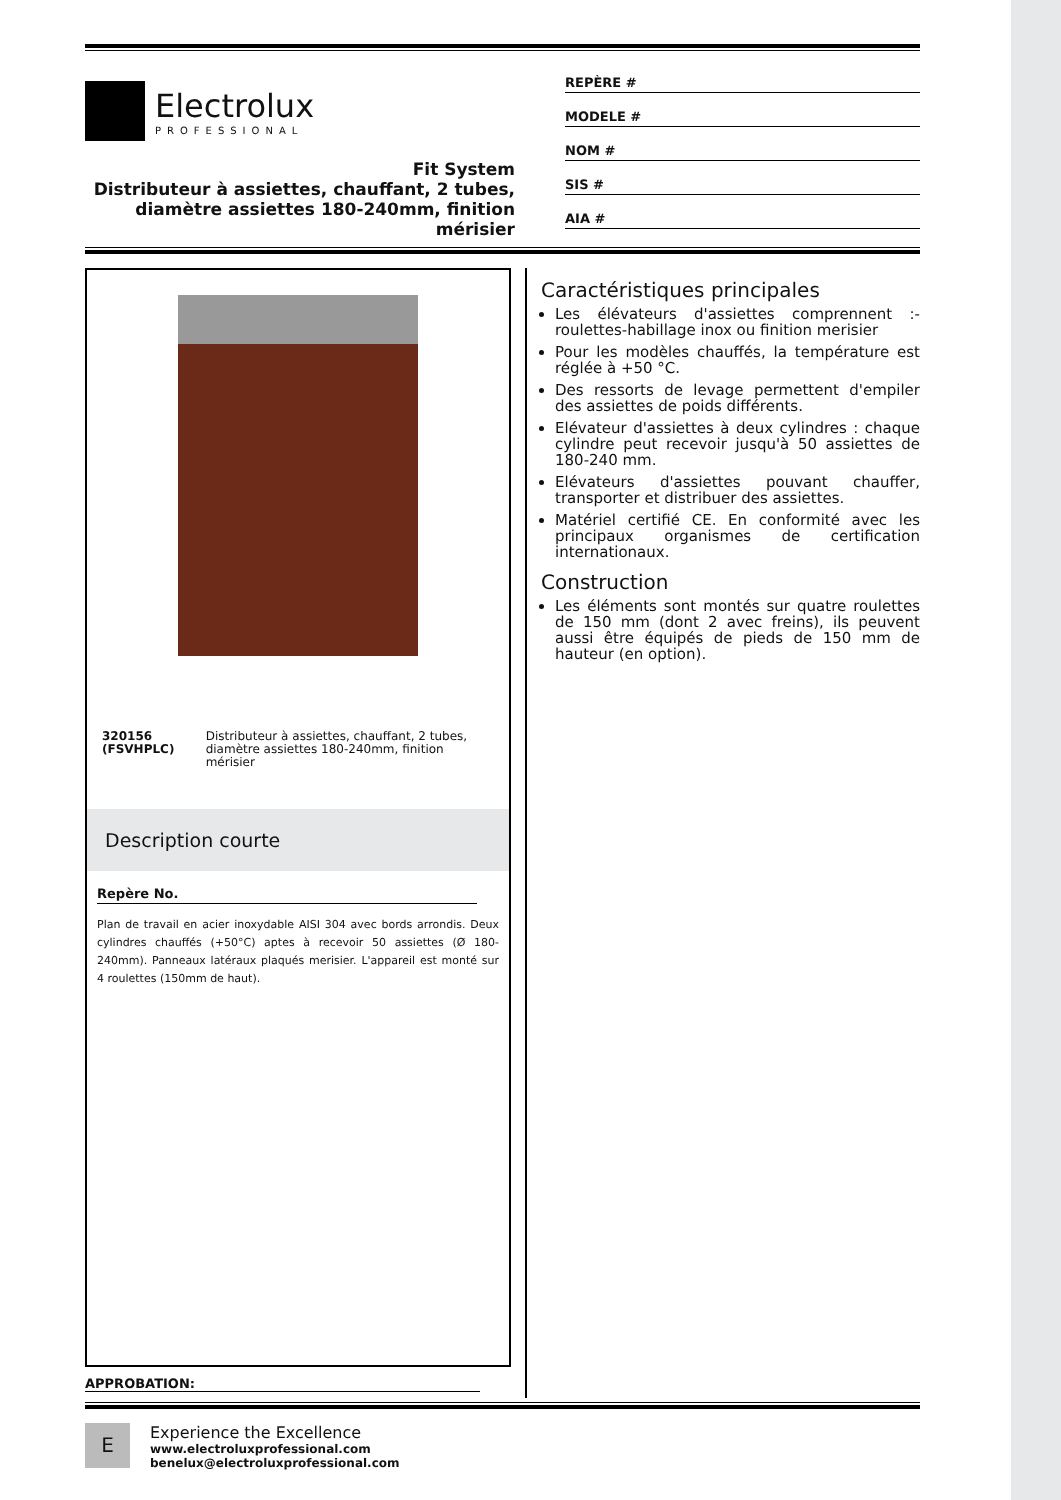Electrolux
PROFESSIONAL
Fit System
Distributeur à assiettes, chauffant, 2 tubes, diamètre assiettes 180-240mm, finition mérisier
REPÈRE #
MODELE #
NOM #
SIS #
AIA #
320156 (FSVHPLC) Distributeur à assiettes, chauffant, 2 tubes, diamètre assiettes 180-240mm, finition mérisier
Description courte
Repère No.
Plan de travail en acier inoxydable AISI 304 avec bords arrondis. Deux cylindres chauffés (+50°C) aptes à recevoir 50 assiettes (Ø 180-240mm). Panneaux latéraux plaqués merisier. L'appareil est monté sur 4 roulettes (150mm de haut).
Caractéristiques principales
Les élévateurs d'assiettes comprennent :- roulettes-habillage inox ou finition merisier
Pour les modèles chauffés, la température est réglée à +50 °C.
Des ressorts de levage permettent d'empiler des assiettes de poids différents.
Elévateur d'assiettes à deux cylindres : chaque cylindre peut recevoir jusqu'à 50 assiettes de 180-240 mm.
Elévateurs d'assiettes pouvant chauffer, transporter et distribuer des assiettes.
Matériel certifié CE. En conformité avec les principaux organismes de certification internationaux.
Construction
Les éléments sont montés sur quatre roulettes de 150 mm (dont 2 avec freins), ils peuvent aussi être équipés de pieds de 150 mm de hauteur (en option).
APPROBATION:
E
Experience the Excellence
www.electroluxprofessional.com
benelux@electroluxprofessional.com